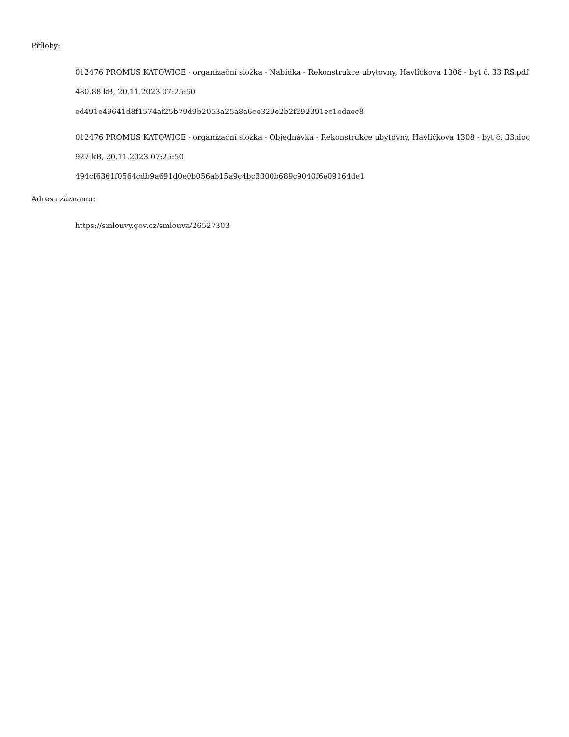Přílohy:
012476 PROMUS KATOWICE - organizační složka - Nabídka - Rekonstrukce ubytovny, Havlíčkova 1308 - byt č. 33 RS.pdf
480.88 kB, 20.11.2023 07:25:50
ed491e49641d8f1574af25b79d9b2053a25a8a6ce329e2b2f292391ec1edaec8
012476 PROMUS KATOWICE - organizační složka - Objednávka - Rekonstrukce ubytovny, Havlíčkova 1308 - byt č. 33.doc
927 kB, 20.11.2023 07:25:50
494cf6361f0564cdb9a691d0e0b056ab15a9c4bc3300b689c9040f6e09164de1
Adresa záznamu:
https://smlouvy.gov.cz/smlouva/26527303